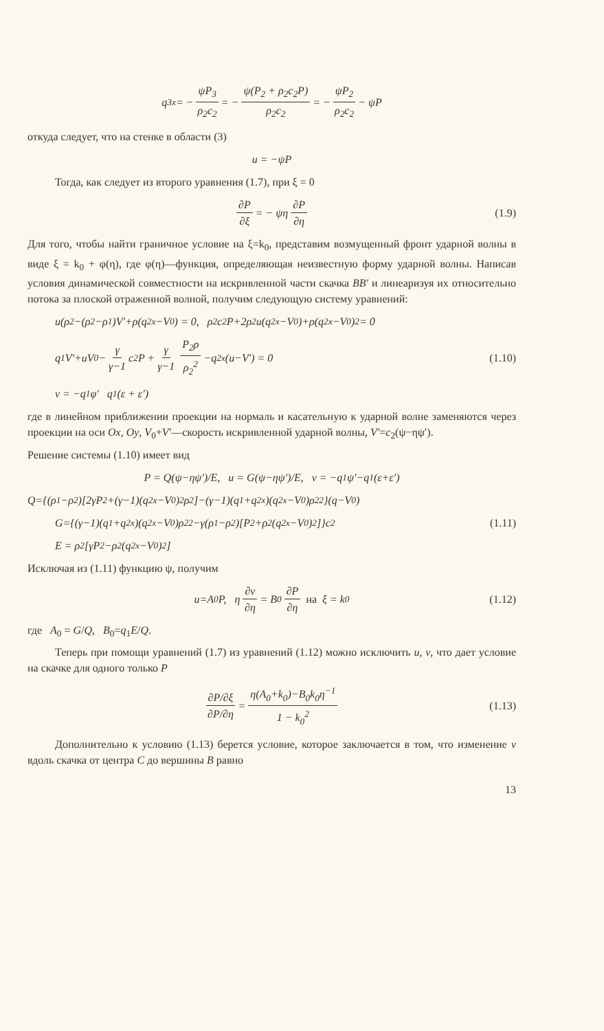q<sub>3x</sub> = − ψP<sub>3</sub> ρ<sub>2</sub>c<sub>2</sub> = − ψ(P<sub>2</sub> + ρ<sub>2</sub>c<sub>2</sub>P) ρ<sub>2</sub>c<sub>2</sub> = − ψP<sub>2</sub> ρ<sub>2</sub>c<sub>2</sub> − ψP
откуда следует, что на стенке в области (3)
u = −ψP
Тогда, как следует из второго уравнения (1.7), при ξ = 0
∂P ∂ξ = − ψη ∂P ∂η (1.9)
Для того, чтобы найти граничное условие на ξ=k<sub>0</sub>, представим возмущенный фронт ударной волны в виде ξ = k<sub>0</sub> + φ(η), где φ(η)—функция, определяющая неизвестную форму ударной волны. Написав условия динамической совместности на искривленной части скачка BB′ и линеаризуя их относительно потока за плоской отраженной волной, получим следующую систему уравнений:
u(ρ<sub>2</sub>−(ρ<sub>2</sub>−ρ<sub>1</sub>)V′+ρ(q<sub>2x</sub>−V<sub>0</sub>) = 0, ρ<sub>2</sub>c<sub>2</sub>P+2ρ<sub>2</sub>u(q<sub>2x</sub>−V<sub>0</sub>)+ρ(q<sub>2x</sub>−V<sub>0</sub>)<sup>2</sup> = 0
q<sub>1</sub>V′+uV<sub>0</sub> − γ γ−1 c<sub>2</sub>P + γ γ−1 P<sub>2</sub>ρ ρ<sub>2</sub><sup>2</sup> −q<sub>2x</sub>(u−V′) = 0 (1.10)
v = −q<sub>1</sub>φ′ q<sub>1</sub>(ε + ε′)
где в линейном приближении проекции на нормаль и касательную к ударной волне заменяются через проекции на оси Ox, Oy, V<sub>0</sub>+V′—скорость искривленной ударной волны, V′=c<sub>2</sub>(ψ−ηψ′).
Решение системы (1.10) имеет вид
P = Q(ψ−ηψ′)/E, u = G(ψ−ηψ′)/E, v = −q<sub>1</sub>ψ′−q<sub>1</sub>(ε+ε′)
Q={(ρ<sub>1</sub>−ρ<sub>2</sub>)[2γP<sub>2</sub>+(γ−1)(q<sub>2x</sub>−V<sub>0</sub>)<sup>2</sup>ρ<sub>2</sub>]−(γ−1)(q<sub>1</sub>+q<sub>2x</sub>)(q<sub>2x</sub>−V<sub>0</sub>)ρ<sub>2</sub><sup>2</sup>}(q−V<sub>0</sub>)
G={(γ−1)(q<sub>1</sub>+q<sub>2x</sub>)(q<sub>2x</sub>−V<sub>0</sub>)ρ<sub>2</sub><sup>2</sup>−γ(ρ<sub>1</sub>−ρ<sub>2</sub>)[P<sub>2</sub>+ρ<sub>2</sub>(q<sub>2x</sub>−V<sub>0</sub>)<sup>2</sup>]}c<sub>2</sub> (1.11)
E = ρ<sub>2</sub>[γP<sub>2</sub>−ρ<sub>2</sub>(q<sub>2x</sub>−V<sub>0</sub>)<sup>2</sup>]
Исключая из (1.11) функцию ψ, получим
u=A<sub>0</sub>P, η ∂v ∂η = B<sub>0</sub> ∂P ∂η на ξ = k<sub>0</sub> (1.12)
где A<sub>0</sub> = G/Q, B<sub>0</sub>=q<sub>1</sub>E/Q.
Теперь при помощи уравнений (1.7) из уравнений (1.12) можно исключить u, v, что дает условие на скачке для одного только P
∂P/∂ξ ∂P/∂η = η(A<sub>0</sub>+k<sub>0</sub>)−B<sub>0</sub>k<sub>0</sub>η<sup>−1</sup> 1 − k<sub>0</sub><sup>2</sup> (1.13)
Дополнительно к условию (1.13) берется условие, которое заключается в том, что изменение v вдоль скачка от центра C до вершины B равно
13